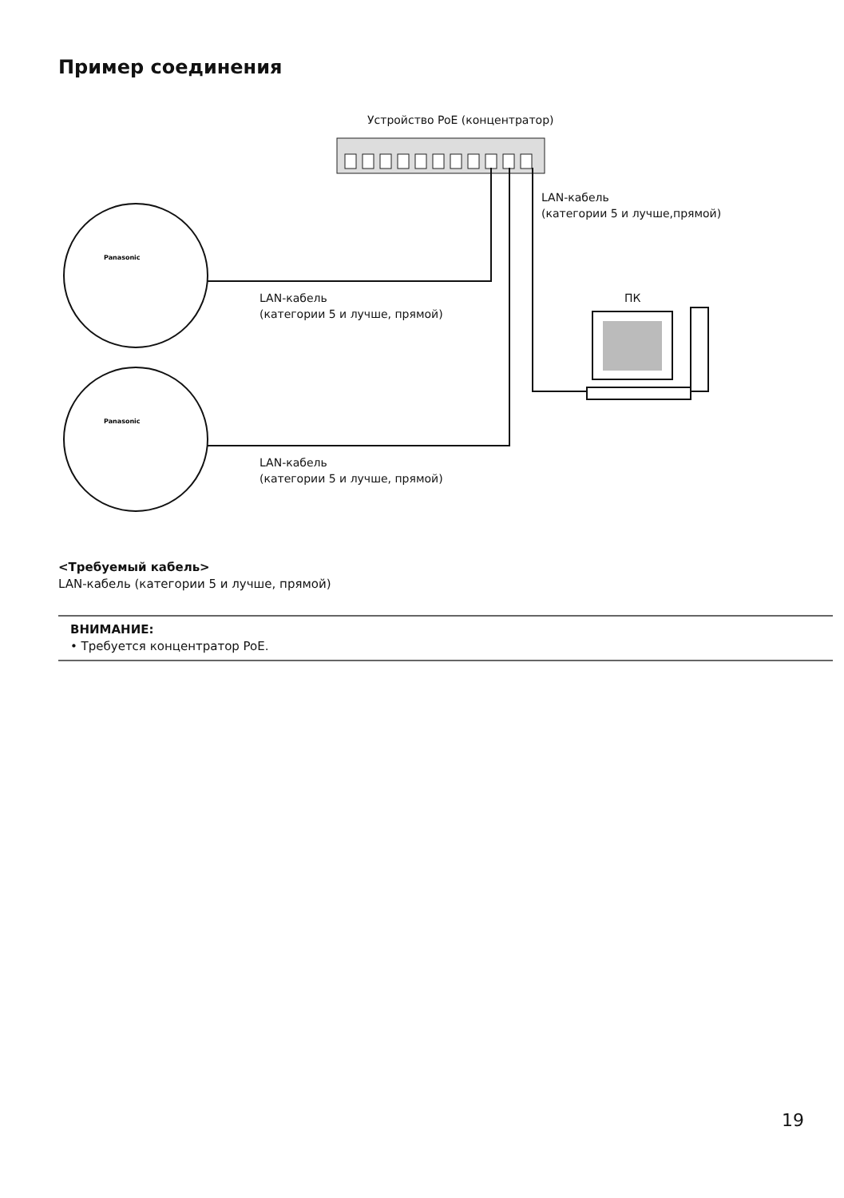Пример соединения
Panasonic
Panasonic
Устройство PoE (концентратор)
LAN-кабель
(категории 5 и лучше,прямой)
LAN-кабель
(категории 5 и лучше, прямой)
ПК
LAN-кабель
(категории 5 и лучше, прямой)
<Требуемый кабель>
LAN-кабель (категории 5 и лучше, прямой)
ВНИМАНИЕ:
• Требуется концентратор PoE.
19